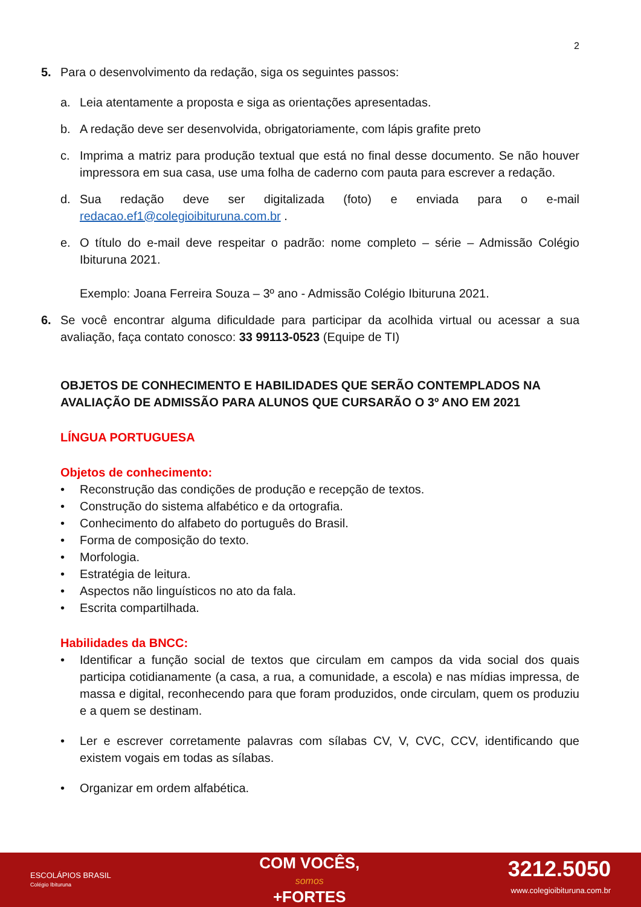2
5. Para o desenvolvimento da redação, siga os seguintes passos:
a. Leia atentamente a proposta e siga as orientações apresentadas.
b. A redação deve ser desenvolvida, obrigatoriamente, com lápis grafite preto
c. Imprima a matriz para produção textual que está no final desse documento. Se não houver impressora em sua casa, use uma folha de caderno com pauta para escrever a redação.
d. Sua redação deve ser digitalizada (foto) e enviada para o e-mail redacao.ef1@colegioibituruna.com.br .
e. O título do e-mail deve respeitar o padrão: nome completo – série – Admissão Colégio Ibituruna 2021.
Exemplo: Joana Ferreira Souza – 3º ano - Admissão Colégio Ibituruna 2021.
6. Se você encontrar alguma dificuldade para participar da acolhida virtual ou acessar a sua avaliação, faça contato conosco: 33 99113-0523 (Equipe de TI)
OBJETOS DE CONHECIMENTO E HABILIDADES QUE SERÃO CONTEMPLADOS NA AVALIAÇÃO DE ADMISSÃO PARA ALUNOS QUE CURSARÃO O 3º ANO EM 2021
LÍNGUA PORTUGUESA
Objetos de conhecimento:
• Reconstrução das condições de produção e recepção de textos.
• Construção do sistema alfabético e da ortografia.
• Conhecimento do alfabeto do português do Brasil.
• Forma de composição do texto.
• Morfologia.
• Estratégia de leitura.
• Aspectos não linguísticos no ato da fala.
• Escrita compartilhada.
Habilidades da BNCC:
• Identificar a função social de textos que circulam em campos da vida social dos quais participa cotidianamente (a casa, a rua, a comunidade, a escola) e nas mídias impressa, de massa e digital, reconhecendo para que foram produzidos, onde circulam, quem os produziu e a quem se destinam.
• Ler e escrever corretamente palavras com sílabas CV, V, CVC, CCV, identificando que existem vogais em todas as sílabas.
• Organizar em ordem alfabética.
ESCOLÁPIOS BRASIL
Colégio Ibituruna
COM VOCÊS,
somos
+FORTES
3212.5050
www.colegioibituruna.com.br